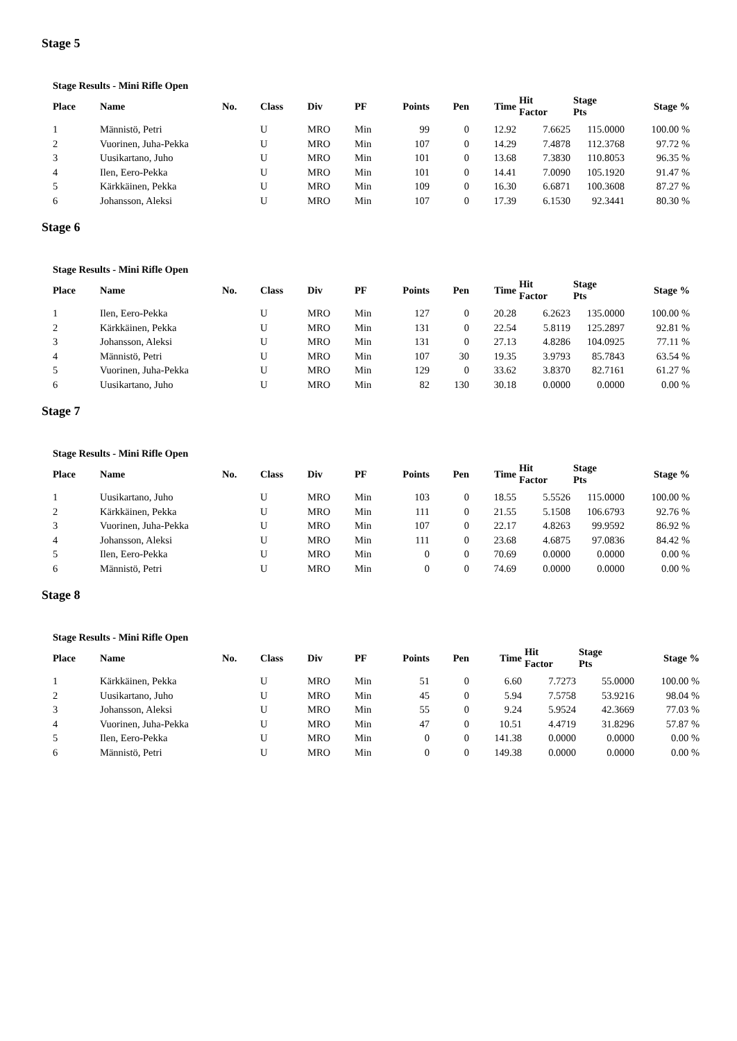Stage 5
Stage Results - Mini Rifle Open
| Place | Name | No. | Class | Div | PF | Points | Pen | Time | Hit Factor | Stage Pts | Stage % |
| --- | --- | --- | --- | --- | --- | --- | --- | --- | --- | --- | --- |
| 1 | Männistö, Petri | | U | MRO | Min | 99 | 0 | 12.92 | 7.6625 | 115.0000 | 100.00 % |
| 2 | Vuorinen, Juha-Pekka | | U | MRO | Min | 107 | 0 | 14.29 | 7.4878 | 112.3768 | 97.72 % |
| 3 | Uusikartano, Juho | | U | MRO | Min | 101 | 0 | 13.68 | 7.3830 | 110.8053 | 96.35 % |
| 4 | Ilen, Eero-Pekka | | U | MRO | Min | 101 | 0 | 14.41 | 7.0090 | 105.1920 | 91.47 % |
| 5 | Kärkkäinen, Pekka | | U | MRO | Min | 109 | 0 | 16.30 | 6.6871 | 100.3608 | 87.27 % |
| 6 | Johansson, Aleksi | | U | MRO | Min | 107 | 0 | 17.39 | 6.1530 | 92.3441 | 80.30 % |
Stage 6
Stage Results - Mini Rifle Open
| Place | Name | No. | Class | Div | PF | Points | Pen | Time | Hit Factor | Stage Pts | Stage % |
| --- | --- | --- | --- | --- | --- | --- | --- | --- | --- | --- | --- |
| 1 | Ilen, Eero-Pekka | | U | MRO | Min | 127 | 0 | 20.28 | 6.2623 | 135.0000 | 100.00 % |
| 2 | Kärkkäinen, Pekka | | U | MRO | Min | 131 | 0 | 22.54 | 5.8119 | 125.2897 | 92.81 % |
| 3 | Johansson, Aleksi | | U | MRO | Min | 131 | 0 | 27.13 | 4.8286 | 104.0925 | 77.11 % |
| 4 | Männistö, Petri | | U | MRO | Min | 107 | 30 | 19.35 | 3.9793 | 85.7843 | 63.54 % |
| 5 | Vuorinen, Juha-Pekka | | U | MRO | Min | 129 | 0 | 33.62 | 3.8370 | 82.7161 | 61.27 % |
| 6 | Uusikartano, Juho | | U | MRO | Min | 82 | 130 | 30.18 | 0.0000 | 0.0000 | 0.00 % |
Stage 7
Stage Results - Mini Rifle Open
| Place | Name | No. | Class | Div | PF | Points | Pen | Time | Hit Factor | Stage Pts | Stage % |
| --- | --- | --- | --- | --- | --- | --- | --- | --- | --- | --- | --- |
| 1 | Uusikartano, Juho | | U | MRO | Min | 103 | 0 | 18.55 | 5.5526 | 115.0000 | 100.00 % |
| 2 | Kärkkäinen, Pekka | | U | MRO | Min | 111 | 0 | 21.55 | 5.1508 | 106.6793 | 92.76 % |
| 3 | Vuorinen, Juha-Pekka | | U | MRO | Min | 107 | 0 | 22.17 | 4.8263 | 99.9592 | 86.92 % |
| 4 | Johansson, Aleksi | | U | MRO | Min | 111 | 0 | 23.68 | 4.6875 | 97.0836 | 84.42 % |
| 5 | Ilen, Eero-Pekka | | U | MRO | Min | 0 | 0 | 70.69 | 0.0000 | 0.0000 | 0.00 % |
| 6 | Männistö, Petri | | U | MRO | Min | 0 | 0 | 74.69 | 0.0000 | 0.0000 | 0.00 % |
Stage 8
Stage Results - Mini Rifle Open
| Place | Name | No. | Class | Div | PF | Points | Pen | Time | Hit Factor | Stage Pts | Stage % |
| --- | --- | --- | --- | --- | --- | --- | --- | --- | --- | --- | --- |
| 1 | Kärkkäinen, Pekka | | U | MRO | Min | 51 | 0 | 6.60 | 7.7273 | 55.0000 | 100.00 % |
| 2 | Uusikartano, Juho | | U | MRO | Min | 45 | 0 | 5.94 | 7.5758 | 53.9216 | 98.04 % |
| 3 | Johansson, Aleksi | | U | MRO | Min | 55 | 0 | 9.24 | 5.9524 | 42.3669 | 77.03 % |
| 4 | Vuorinen, Juha-Pekka | | U | MRO | Min | 47 | 0 | 10.51 | 4.4719 | 31.8296 | 57.87 % |
| 5 | Ilen, Eero-Pekka | | U | MRO | Min | 0 | 0 | 141.38 | 0.0000 | 0.0000 | 0.00 % |
| 6 | Männistö, Petri | | U | MRO | Min | 0 | 0 | 149.38 | 0.0000 | 0.0000 | 0.00 % |